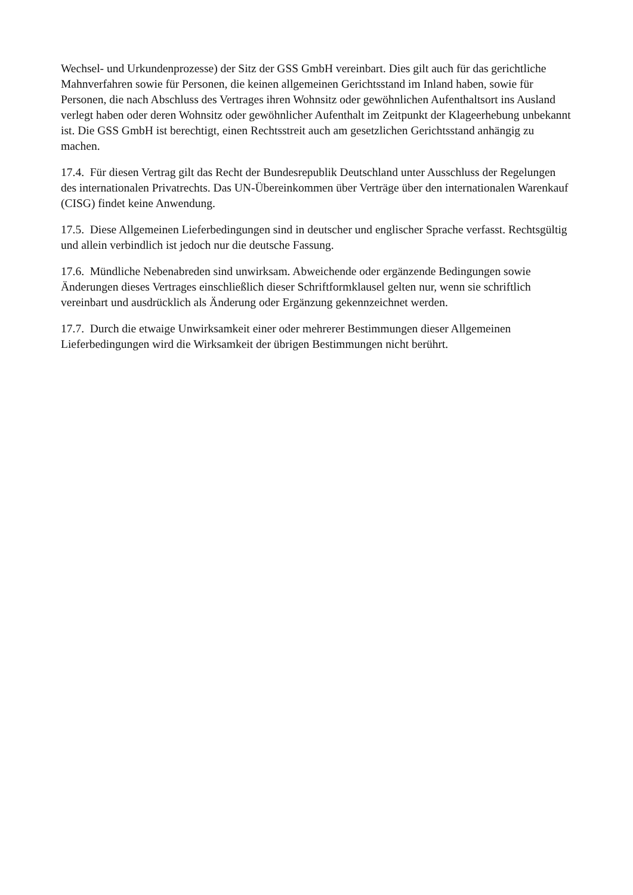Wechsel- und Urkundenprozesse) der Sitz der GSS GmbH vereinbart. Dies gilt auch für das gerichtliche Mahnverfahren sowie für Personen, die keinen allgemeinen Gerichtsstand im Inland haben, sowie für Personen, die nach Abschluss des Vertrages ihren Wohnsitz oder gewöhnlichen Aufenthaltsort ins Ausland verlegt haben oder deren Wohnsitz oder gewöhnlicher Aufenthalt im Zeitpunkt der Klageerhebung unbekannt ist. Die GSS GmbH ist berechtigt, einen Rechtsstreit auch am gesetzlichen Gerichtsstand anhängig zu machen.
17.4. Für diesen Vertrag gilt das Recht der Bundesrepublik Deutschland unter Ausschluss der Regelungen des internationalen Privatrechts. Das UN-Übereinkommen über Verträge über den internationalen Warenkauf (CISG) findet keine Anwendung.
17.5. Diese Allgemeinen Lieferbedingungen sind in deutscher und englischer Sprache verfasst. Rechtsgültig und allein verbindlich ist jedoch nur die deutsche Fassung.
17.6. Mündliche Nebenabreden sind unwirksam. Abweichende oder ergänzende Bedingungen sowie Änderungen dieses Vertrages einschließlich dieser Schriftformklausel gelten nur, wenn sie schriftlich vereinbart und ausdrücklich als Änderung oder Ergänzung gekennzeichnet werden.
17.7. Durch die etwaige Unwirksamkeit einer oder mehrerer Bestimmungen dieser Allgemeinen Lieferbedingungen wird die Wirksamkeit der übrigen Bestimmungen nicht berührt.